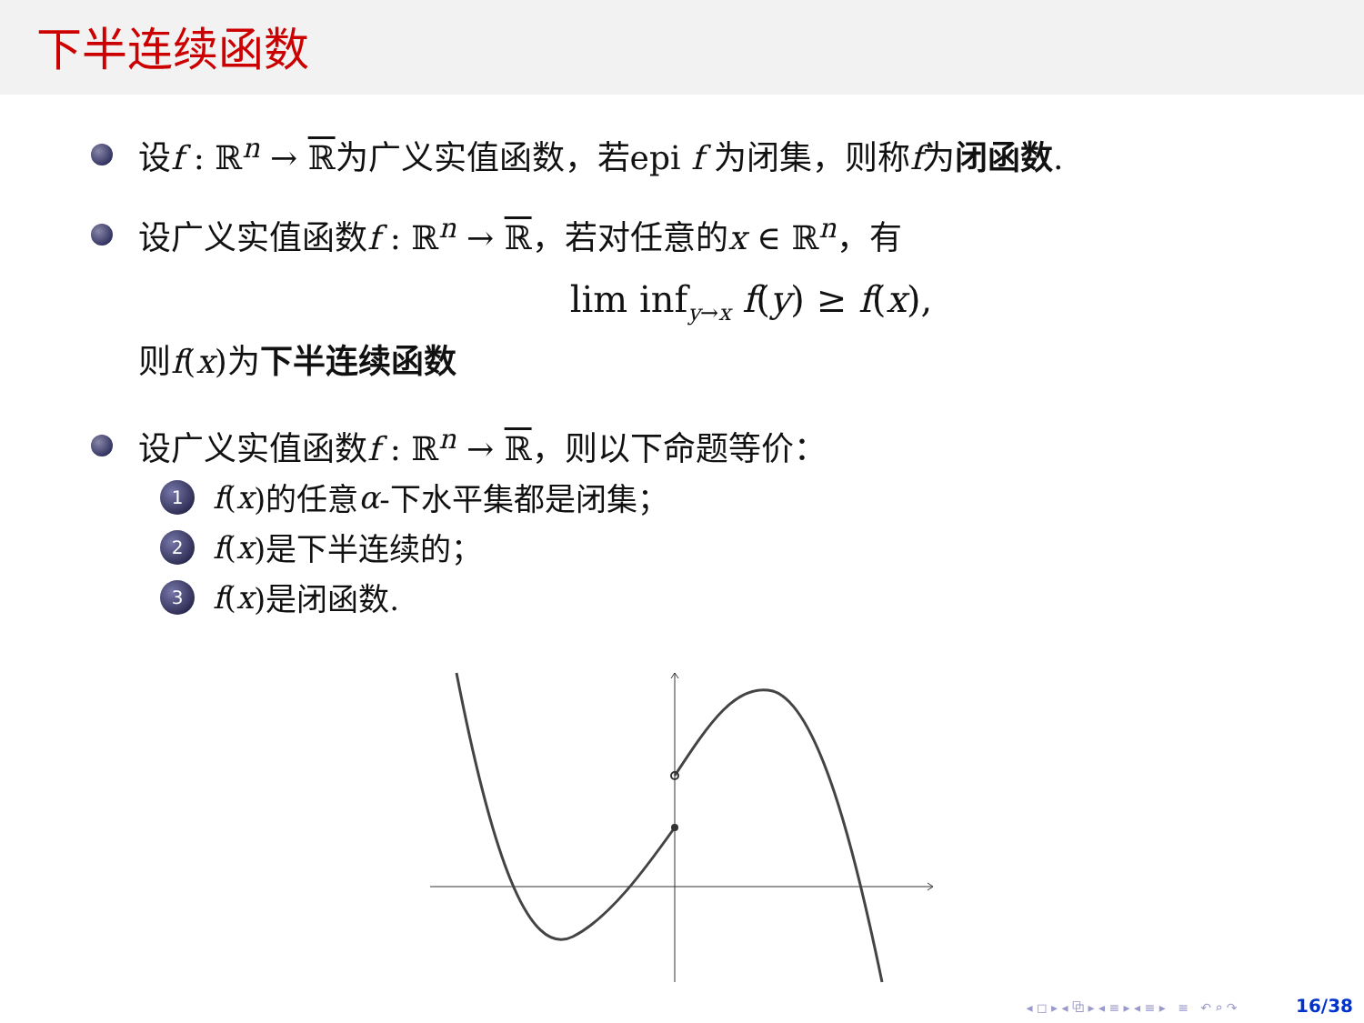下半连续函数
设f : ℝ<sup>n</sup> → ℝ为广义实值函数，若epi f 为闭集，则称f为闭函数.
设广义实值函数f : ℝ<sup>n</sup> → ℝ，若对任意的x ∈ ℝ<sup>n</sup>，有
lim inf<sub>y→x</sub> f(y) ≥ f(x),
则f(x)为下半连续函数
设广义实值函数f : ℝ<sup>n</sup> → ℝ，则以下命题等价：
1 f (x)的任意 α -下水平集都是闭集；
2 f (x)是下半连续的；
3 f (x)是闭函数.
◂ ◻ ▸ ◂ ⧉ ▸ ◂ ≡ ▸ ◂ ≡ ▸ ≡ ↶ ⌕ ↷ 16/38